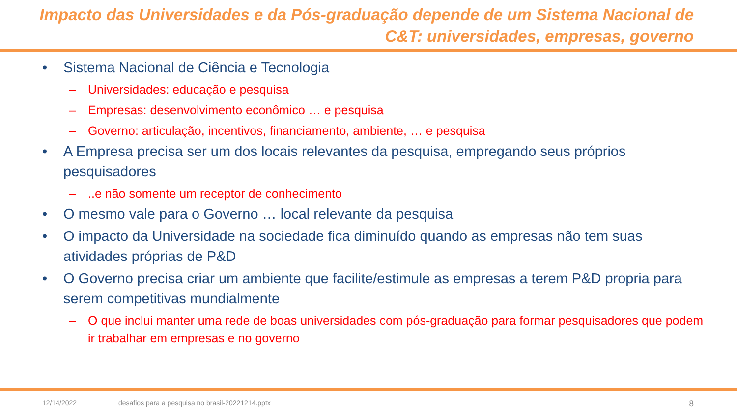Impacto das Universidades e da Pós-graduação depende de um Sistema Nacional de C&T: universidades, empresas, governo
• Sistema Nacional de Ciência e Tecnologia
– Universidades: educação e pesquisa
– Empresas: desenvolvimento econômico … e pesquisa
– Governo: articulação, incentivos, financiamento, ambiente, … e pesquisa
• A Empresa precisa ser um dos locais relevantes da pesquisa, empregando seus próprios pesquisadores
–..e não somente um receptor de conhecimento
• O mesmo vale para o Governo … local relevante da pesquisa
• O impacto da Universidade na sociedade fica diminuído quando as empresas não tem suas atividades próprias de P&D
• O Governo precisa criar um ambiente que facilite/estimule as empresas a terem P&D propria para serem competitivas mundialmente
– O que inclui manter uma rede de boas universidades com pós-graduação para formar pesquisadores que podem ir trabalhar em empresas e no governo
12/14/2022 desafios para a pesquisa no brasil-20221214.pptx 8